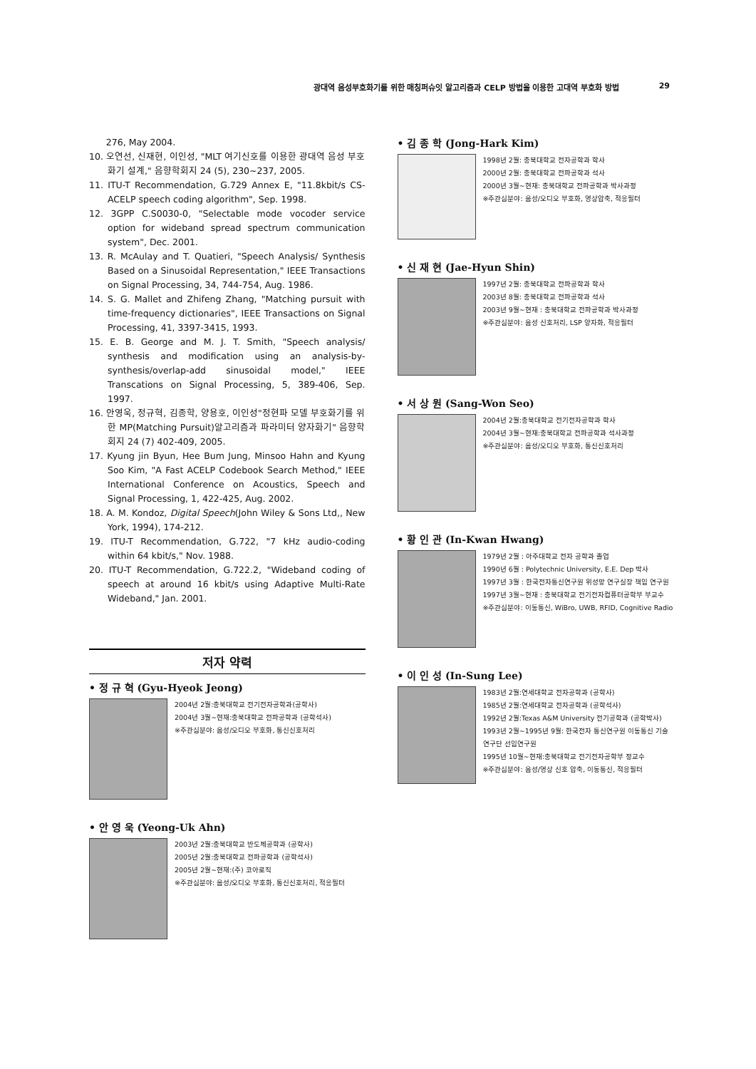광대역 음성부호화기를 위한 매칭퍼슈잇 알고리즘과 CELP 방법을 이용한 고대역 부호화 방법 29
276, May 2004.
10. 오연선, 신재현, 이인성, "MLT 여기신호를 이용한 광대역 음성 부호화기 설계," 음향학회지 24 (5), 230~237, 2005.
11. ITU-T Recommendation, G.729 Annex E, "11.8kbit/s CS-ACELP speech coding algorithm", Sep. 1998.
12. 3GPP C.S0030-0, "Selectable mode vocoder service option for wideband spread spectrum communication system", Dec. 2001.
13. R. McAulay and T. Quatieri, "Speech Analysis/ Synthesis Based on a Sinusoidal Representation," IEEE Transactions on Signal Processing, 34, 744-754, Aug. 1986.
14. S. G. Mallet and Zhifeng Zhang, "Matching pursuit with time-frequency dictionaries", IEEE Transactions on Signal Processing, 41, 3397-3415, 1993.
15. E. B. George and M. J. T. Smith, "Speech analysis/ synthesis and modification using an analysis-by-synthesis/overlap-add sinusoidal model," IEEE Transcations on Signal Processing, 5, 389-406, Sep. 1997.
16. 안영욱, 정규혁, 김종학, 양용호, 이인성"정현파 모델 부호화기를 위한 MP(Matching Pursuit)알고리즘과 파라미터 양자화기" 음향학회지 24 (7) 402-409, 2005.
17. Kyung jin Byun, Hee Bum Jung, Minsoo Hahn and Kyung Soo Kim, "A Fast ACELP Codebook Search Method," IEEE International Conference on Acoustics, Speech and Signal Processing, 1, 422-425, Aug. 2002.
18. A. M. Kondoz, Digital Speech(John Wiley & Sons Ltd,, New York, 1994), 174-212.
19. ITU-T Recommendation, G.722, "7 kHz audio-coding within 64 kbit/s," Nov. 1988.
20. ITU-T Recommendation, G.722.2, "Wideband coding of speech at around 16 kbit/s using Adaptive Multi-Rate Wideband," Jan. 2001.
저자 약력
• 정 규 혁 (Gyu-Hyeok Jeong)
2004년 2월:충북대학교 전기전자공학과(공학사)
2004년 3월~현재:충북대학교 전파공학과 (공학석사)
※주관심분야: 음성/오디오 부호화, 통신신호처리
• 안 영 욱 (Yeong-Uk Ahn)
2003년 2월:충북대학교 반도체공학과 (공학사)
2005년 2월:충북대학교 전파공학과 (공학석사)
2005년 2월~현재:(주) 코아로직
※주관심분야: 음성/오디오 부호화, 통신신호처리, 적응필터
• 김 종 학 (Jong-Hark Kim)
1998년 2월: 충북대학교 전자공학과 학사
2000년 2월: 충북대학교 전파공학과 석사
2000년 3월~현재: 충북대학교 전파공학과 박사과정
※주관심분야: 음성/오디오 부호화, 영상압축, 적응필터
• 신 재 현 (Jae-Hyun Shin)
1997년 2월: 충북대학교 전파공학과 학사
2003년 8월: 충북대학교 전파공학과 석사
2003년 9월~현재 : 충북대학교 전파공학과 박사과정
※주관심분야: 음성 신호처리, LSP 양자화, 적응필터
• 서 상 원 (Sang-Won Seo)
2004년 2월:충북대학교 전기전자공학과 학사
2004년 3월~현재:충북대학교 전파공학과 석사과정
※주관심분야: 음성/오디오 부호화, 통신신호처리
• 황 인 관 (In-Kwan Hwang)
1979년 2월 : 아주대학교 전자 공학과 졸업
1990년 6월 : Polytechnic University, E.E. Dep 박사
1997년 3월 : 한국전자통신연구원 위성망 연구실장 책임 연구원
1997년 3월~현재 : 충북대학교 전기전자컴퓨터공학부 부교수
※주관심분야: 이동통신, WiBro, UWB, RFID, Cognitive Radio
• 이 인 성 (In-Sung Lee)
1983년 2월:연세대학교 전자공학과 (공학사)
1985년 2월:연세대학교 전자공학과 (공학석사)
1992년 2월:Texas A&M University 전기공학과 (공학박사)
1993년 2월~1995년 9월: 한국전자 통신연구원 이동통신 기술연구단 선임연구원
1995년 10월~현재:충북대학교 전기전자공학부 정교수
※주관심분야: 음성/영상 신호 압축, 이동통신, 적응필터